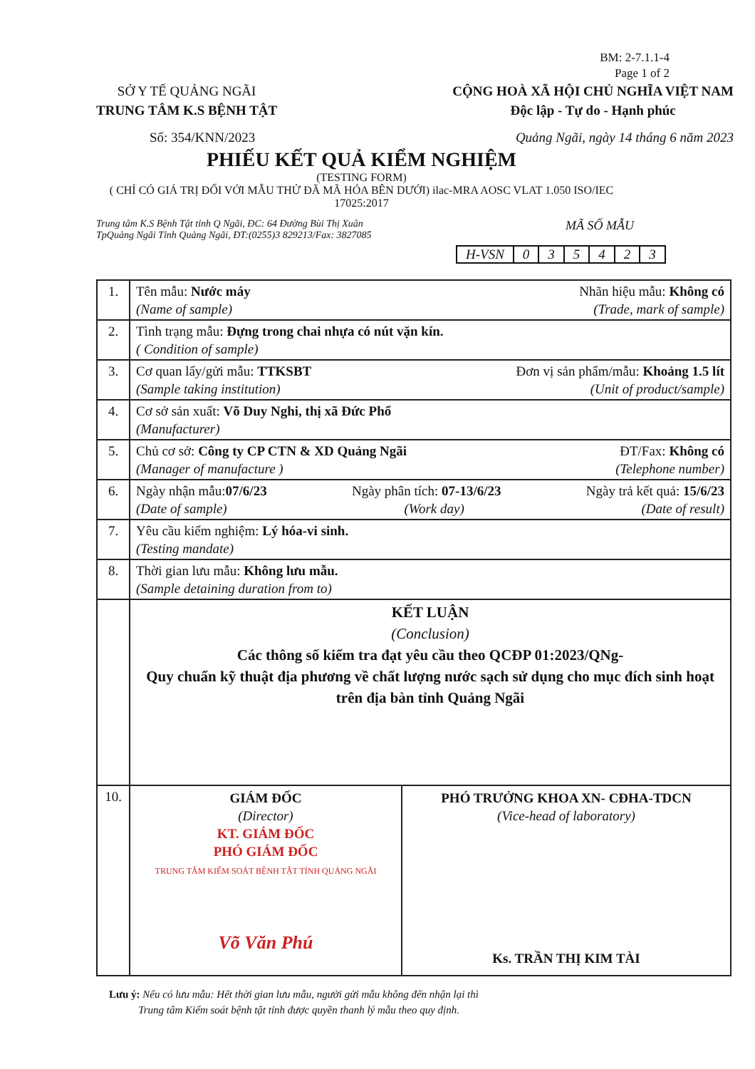BM: 2-7.1.1-4
Page 1 of 2
SỞ Y TẾ QUẢNG NGÃI
TRUNG TÂM K.S BỆNH TẬT
CỘNG HOÀ XÃ HỘI CHỦ NGHĨA VIỆT NAM
Độc lập - Tự do - Hạnh phúc
Số: 354/KNN/2023 Quảng Ngãi, ngày 14 tháng 6 năm 2023
PHIẾU KẾT QUẢ KIỂM NGHIỆM
(TESTING FORM)
( CHỈ CÓ GIÁ TRỊ ĐỐI VỚI MẪU THỬ ĐÃ MÃ HÓA BÊN DƯỚI) ilac-MRA AOSC VLAT 1.050 ISO/IEC 17025:2017
Trung tâm K.S Bệnh Tật tỉnh Q Ngãi, ĐC: 64 Đường Bùi Thị Xuân MÃ SỐ MẪU
TpQuảng Ngãi Tỉnh Quảng Ngãi, ĐT:(0255)3 829213/Fax: 3827085
| H-VSN | 0 | 3 | 5 | 4 | 2 | 3 |
| 1. | Tên mẫu: Nước máy Nhãn hiệu mẫu: Không có (Name of sample) (Trade, mark of sample) |
| 2. | Tình trạng mẫu: Đựng trong chai nhựa có nút vặn kín. ( Condition of sample) |
| 3. | Cơ quan lấy/gửi mẫu: TTKSBT Đơn vị sản phẩm/mẫu: Khoảng 1.5 lít (Sample taking institution) (Unit of product/sample) |
| 4. | Cơ sở sản xuất: Võ Duy Nghi, thị xã Đức Phổ (Manufacturer) |
| 5. | Chủ cơ sở: Công ty CP CTN & XD Quảng Ngãi ĐT/Fax: Không có (Manager of manufacture ) (Telephone number) |
| 6. | Ngày nhận mẫu: 07/6/23 Ngày phân tích: 07-13/6/23 Ngày trả kết quả: 15/6/23 (Date of sample) (Work day) (Date of result) |
| 7. | Yêu cầu kiểm nghiệm: Lý hóa-vi sinh. (Testing mandate) |
| 8. | Thời gian lưu mẫu: Không lưu mẫu. (Sample detaining duration from to) |
| | KẾT LUẬN (Conclusion) Các thông số kiểm tra đạt yêu cầu theo QCĐP 01:2023/QNg- Quy chuẩn kỹ thuật địa phương về chất lượng nước sạch sử dụng cho mục đích sinh hoạt trên địa bàn tỉnh Quảng Ngãi |
| 10. | GIÁM ĐỐC (Director) KT. GIÁM ĐỐC PHÓ GIÁM ĐỐC TRUNG TÂM KIỂM SOÁT BỆNH TẬT TỈNH QUẢNG NGÃI Võ Văn Phú PHÓ TRƯỞNG KHOA XN- CĐHA-TDCN (Vice-head of laboratory) Ks. TRẦN THỊ KIM TÀI |
Lưu ý: Nếu có lưu mẫu: Hết thời gian lưu mẫu, người gửi mẫu không đến nhận lại thì
Trung tâm Kiểm soát bệnh tật tỉnh được quyền thanh lý mẫu theo quy định.